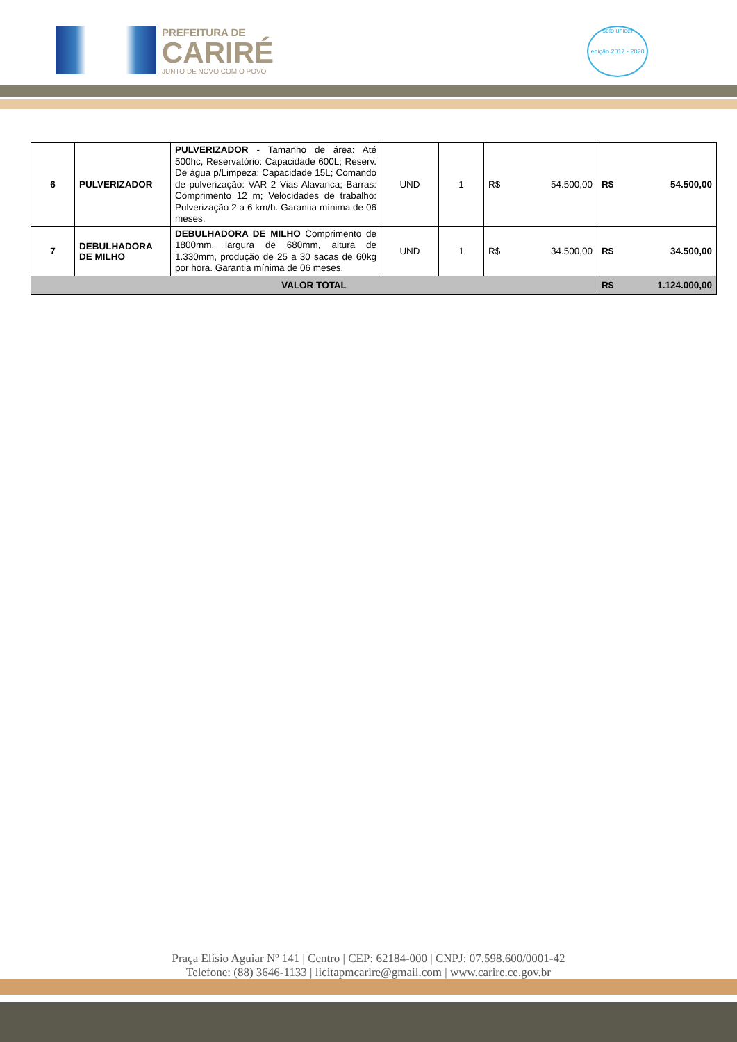PREFEITURA DE
CARIRÉ
JUNTO DE NOVO COM O POVO
selo unicef
edição 2017 - 2020
| 6 | PULVERIZADOR | PULVERIZADOR - Tamanho de área: Até 500hc, Reservatório: Capacidade 600L; Reserv. De água p/Limpeza: Capacidade 15L; Comando de pulverização: VAR 2 Vias Alavanca; Barras: Comprimento 12 m; Velocidades de trabalho: Pulverização 2 a 6 km/h. Garantia mínima de 06 meses. | UND | 1 | R$ 54.500,00 | R$ 54.500,00 |
| 7 | DEBULHADORA DE MILHO | DEBULHADORA DE MILHO Comprimento de 1800mm, largura de 680mm, altura de 1.330mm, produção de 25 a 30 sacas de 60kg por hora. Garantia mínima de 06 meses. | UND | 1 | R$ 34.500,00 | R$ 34.500,00 |
| VALOR TOTAL | | | | | | R$ 1.124.000,00 |
Praça Elísio Aguiar Nº 141 | Centro | CEP: 62184-000 | CNPJ: 07.598.600/0001-42
Telefone: (88) 3646-1133 | licitapmcarire@gmail.com | www.carire.ce.gov.br